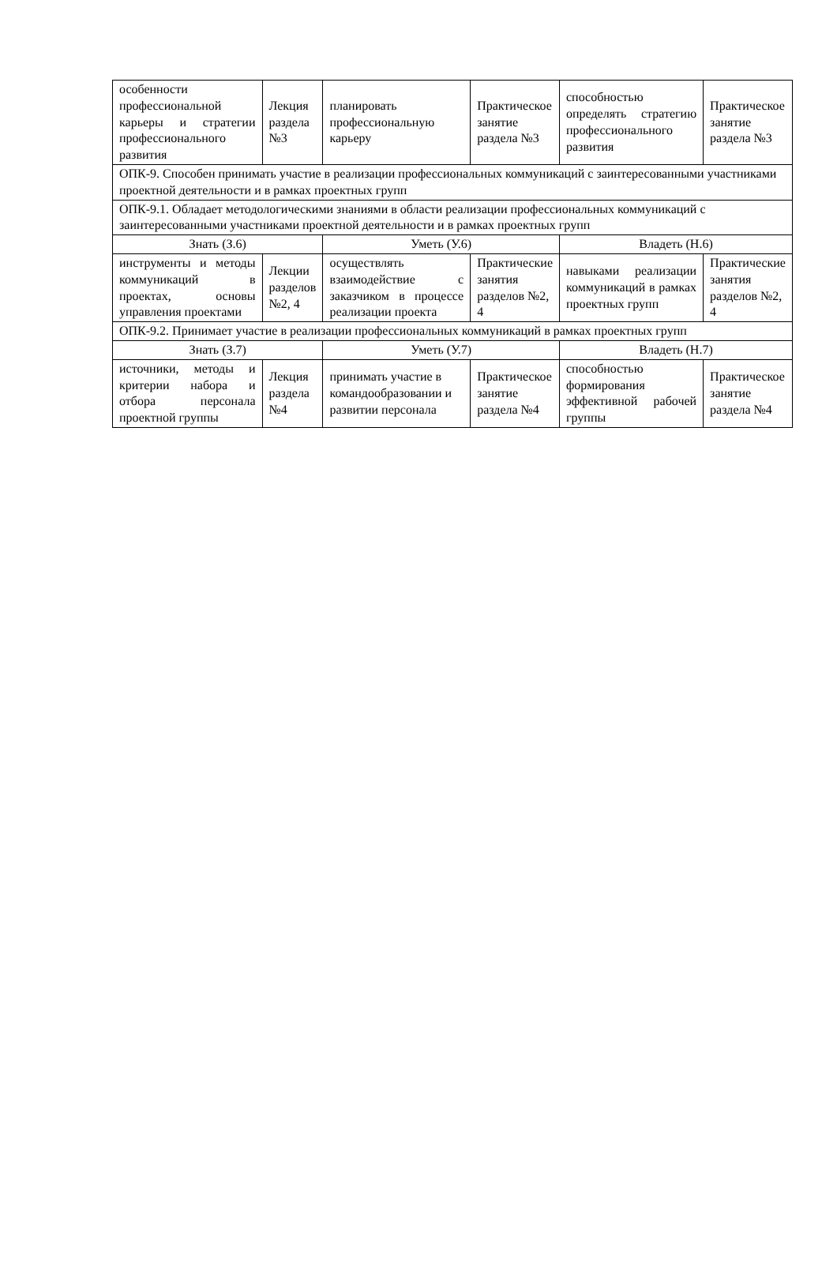| особенности профессиональной карьеры и стратегии профессионального развития | Лекция раздела №3 | планировать профессиональную карьеру | Практическое занятие раздела №3 | способностью определять стратегию профессионального развития | Практическое занятие раздела №3 |
| ОПК-9. Способен принимать участие в реализации профессиональных коммуникаций с заинтересованными участниками проектной деятельности и в рамках проектных групп | | | | | |
| ОПК-9.1. Обладает методологическими знаниями в области реализации профессиональных коммуникаций с заинтересованными участниками проектной деятельности и в рамках проектных групп | | | | | |
| Знать (З.6) | | Уметь (У.6) | | Владеть (Н.6) | |
| инструменты и методы коммуникаций в проектах, основы управления проектами | Лекции разделов №2, 4 | осуществлять взаимодействие с заказчиком в процессе реализации проекта | Практические занятия разделов №2, 4 | навыками реализации коммуникаций в рамках проектных групп | Практические занятия разделов №2, 4 |
| ОПК-9.2. Принимает участие в реализации профессиональных коммуникаций в рамках проектных групп | | | | | |
| Знать (З.7) | | Уметь (У.7) | | Владеть (Н.7) | |
| источники, методы и критерии набора и отбора персонала проектной группы | Лекция раздела №4 | принимать участие в командообразовании и развитии персонала | Практическое занятие раздела №4 | способностью формирования эффективной рабочей группы | Практическое занятие раздела №4 |